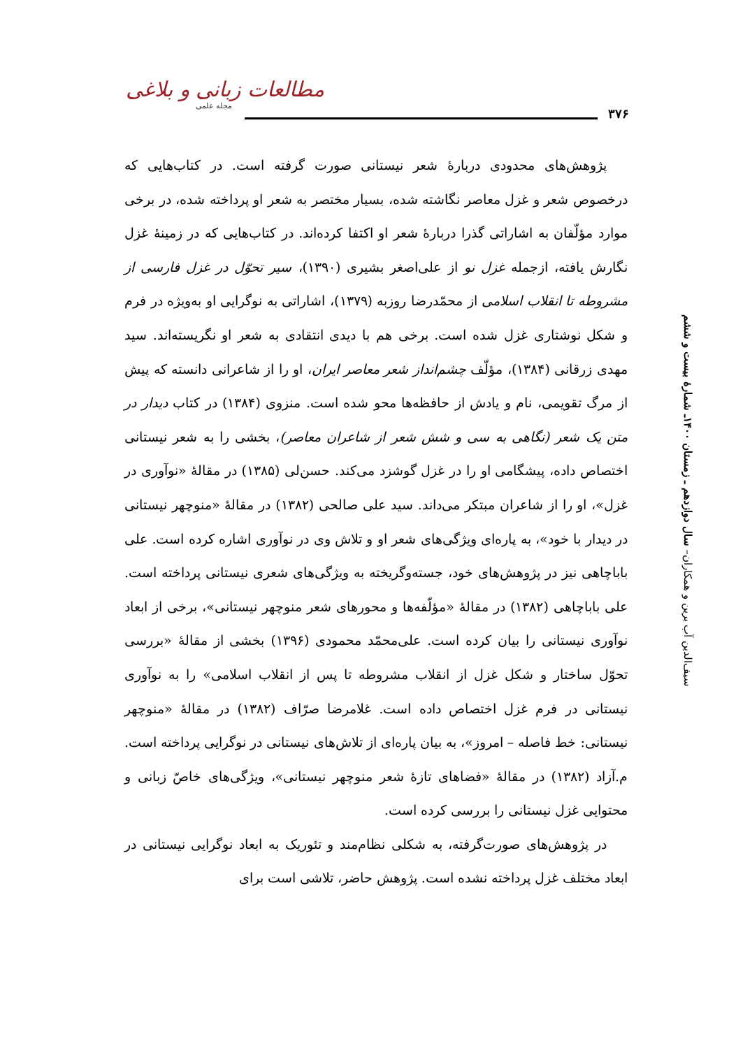۳۷۶
مطالعات زبانی و بلاغی
مجله علمی
سیف‌الدین آب برین و همکاران– سال دوازدهم ـ زمستان ۱۴۰۰ـ شمارهٔ بیست و ششم
پژوهش‌های محدودی دربارهٔ شعر نیستانی صورت گرفته است. در کتاب‌هایی که درخصوص شعر و غزل معاصر نگاشته شده، بسیار مختصر به شعر او پرداخته شده، در برخی موارد مؤلّفان به اشاراتی گذرا دربارهٔ شعر او اکتفا کرده‌اند. در کتاب‌هایی که در زمینهٔ غزل نگارش یافته، ازجمله غزل نو از علی‌اصغر بشیری (۱۳۹۰)، سیر تحوّل در غزل فارسی از مشروطه تا انقلاب اسلامی از محمّدرضا روزبه (۱۳۷۹)، اشاراتی به نوگرایی او به‌ویژه در فرم و شکل نوشتاری غزل شده است. برخی هم با دیدی انتقادی به شعر او نگریسته‌اند. سید مهدی زرقانی (۱۳۸۴)، مؤلّف چشم‌انداز شعر معاصر ایران، او را از شاعرانی دانسته که پیش از مرگ تقویمی، نام و یادش از حافظه‌ها محو شده است. منزوی (۱۳۸۴) در کتاب دیدار در متن یک شعر (نگاهی به سی و شش شعر از شاعران معاصر)، بخشی را به شعر نیستانی اختصاص داده، پیشگامی او را در غزل گوشزد می‌کند. حسن‌لی (۱۳۸۵) در مقالهٔ «نوآوری در غزل»، او را از شاعران مبتکر می‌داند. سید علی صالحی (۱۳۸۲) در مقالهٔ «منوچهر نیستانی در دیدار با خود»، به پاره‌ای ویژگی‌های شعر او و تلاش وی در نوآوری اشاره کرده است. علی باباچاهی نیز در پژوهش‌های خود، جسته‌وگریخته به ویژگی‌های شعری نیستانی پرداخته است. علی باباچاهی (۱۳۸۲) در مقالهٔ «مؤلّفه‌ها و محورهای شعر منوچهر نیستانی»، برخی از ابعاد نوآوری نیستانی را بیان کرده است. علی‌محمّد محمودی (۱۳۹۶) بخشی از مقالهٔ «بررسی تحوّل ساختار و شکل غزل از انقلاب مشروطه تا پس از انقلاب اسلامی» را به نوآوری نیستانی در فرم غزل اختصاص داده است. غلامرضا صرّاف (۱۳۸۲) در مقالهٔ «منوچهر نیستانی: خط فاصله – امروز»، به بیان پاره‌ای از تلاش‌های نیستانی در نوگرایی پرداخته است. م.آزاد (۱۳۸۲) در مقالهٔ «فضاهای تازهٔ شعر منوچهر نیستانی»، ویژگی‌های خاصّ زبانی و محتوایی غزل نیستانی را بررسی کرده است.
در پژوهش‌های صورت‌گرفته، به شکلی نظام‌مند و تئوریک به ابعاد نوگرایی نیستانی در ابعاد مختلف غزل پرداخته نشده است. پژوهش حاضر، تلاشی است برای